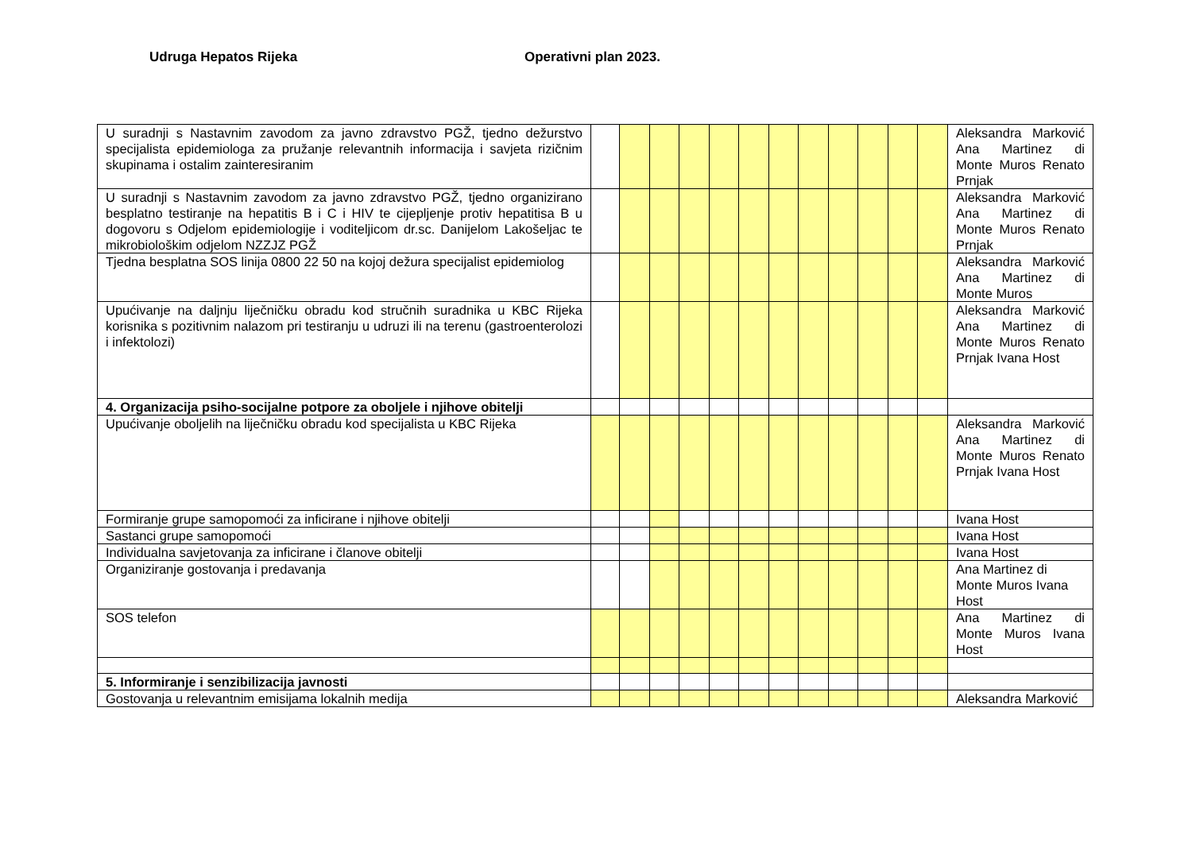Udruga Hepatos Rijeka Operativni plan 2023.
| U suradnji s Nastavnim zavodom za javno zdravstvo PGŽ, tjedno dežurstvo specijalista epidemiologa za pružanje relevantnih informacija i savjeta rizičnim skupinama i ostalim zainteresiranim | | | | | | | | | | | | | Aleksandra Marković Ana Martinez di Monte Muros Renato Prnjak |
| U suradnji s Nastavnim zavodom za javno zdravstvo PGŽ, tjedno organizirano besplatno testiranje na hepatitis B i C i HIV te cijepljenje protiv hepatitisa B u dogovoru s Odjelom epidemiologije i voditeljicom dr.sc. Danijelom Lakošeljac te mikrobiološkim odjelom NZZJZ PGŽ | | | | | | | | | | | | | Aleksandra Marković Ana Martinez di Monte Muros Renato Prnjak |
| Tjedna besplatna SOS linija 0800 22 50 na kojoj dežura specijalist epidemiolog | | | | | | | | | | | | | Aleksandra Marković Ana Martinez di Monte Muros |
| Upućivanje na daljnju liječničku obradu kod stručnih suradnika u KBC Rijeka korisnika s pozitivnim nalazom pri testiranju u udruzi ili na terenu (gastroenterolozi i infektolozi) | | | | | | | | | | | | | Aleksandra Marković Ana Martinez di Monte Muros Renato Prnjak Ivana Host |
| 4. Organizacija psiho-socijalne potpore za oboljele i njihove obitelji | | | | | | | | | | | | | |
| Upućivanje oboljelih na liječničku obradu kod specijalista u KBC Rijeka | | | | | | | | | | | | | Aleksandra Marković Ana Martinez di Monte Muros Renato Prnjak Ivana Host |
| Formiranje grupe samopomoći za inficirane i njihove obitelji | | | | | | | | | | | | | Ivana Host |
| Sastanci grupe samopomoći | | | | | | | | | | | | | Ivana Host |
| Individualna savjetovanja za inficirane i članove obitelji | | | | | | | | | | | | | Ivana Host |
| Organiziranje gostovanja i predavanja | | | | | | | | | | | | | Ana Martinez di Monte Muros Ivana Host |
| SOS telefon | | | | | | | | | | | | | Ana Martinez di Monte Muros Ivana Host |
| 5. Informiranje i senzibilizacija javnosti | | | | | | | | | | | | | |
| Gostovanja u relevantnim emisijama lokalnih medija | | | | | | | | | | | | | Aleksandra Marković |